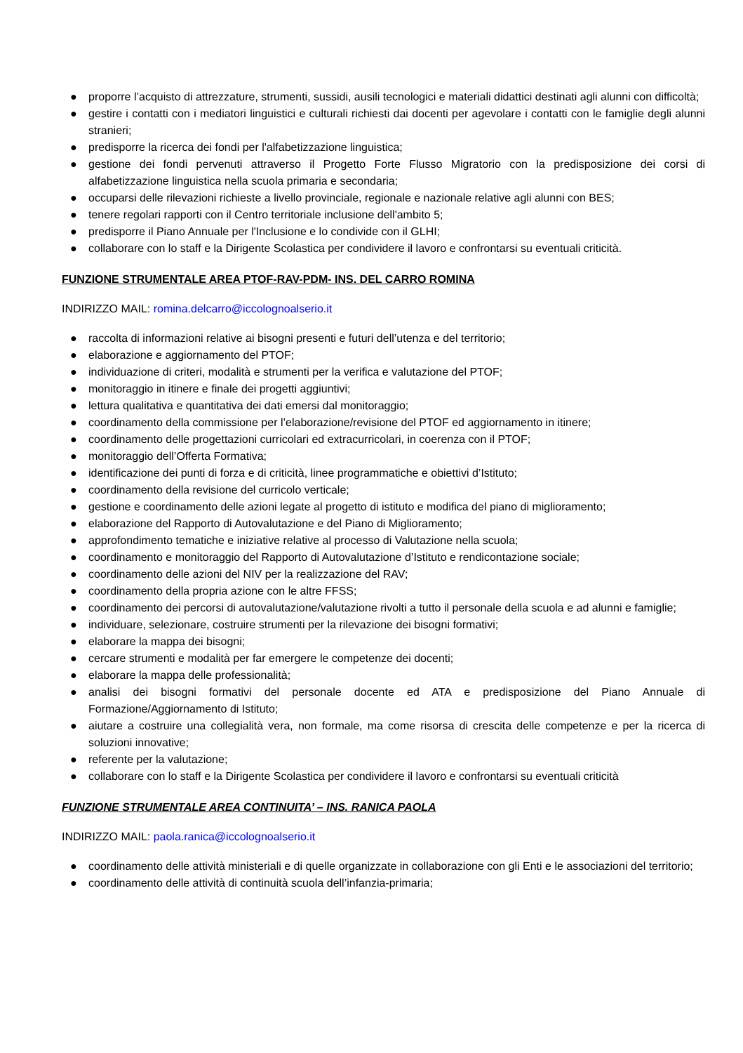● proporre l’acquisto di attrezzature, strumenti, sussidi, ausili tecnologici e materiali didattici destinati agli alunni con difficoltà;
● gestire i contatti con i mediatori linguistici e culturali richiesti dai docenti per agevolare i contatti con le famiglie degli alunni stranieri;
● predisporre la ricerca dei fondi per l'alfabetizzazione linguistica;
● gestione dei fondi pervenuti attraverso il Progetto Forte Flusso Migratorio con la predisposizione dei corsi di alfabetizzazione linguistica nella scuola primaria e secondaria;
● occuparsi delle rilevazioni richieste a livello provinciale, regionale e nazionale relative agli alunni con BES;
● tenere regolari rapporti con il Centro territoriale inclusione dell'ambito 5;
● predisporre il Piano Annuale per l'Inclusione e lo condivide con il GLHI;
● collaborare con lo staff e la Dirigente Scolastica per condividere il lavoro e confrontarsi su eventuali criticità.
FUNZIONE STRUMENTALE AREA PTOF-RAV-PDM- INS. DEL CARRO ROMINA
INDIRIZZO MAIL: romina.delcarro@iccolognoalserio.it
● raccolta di informazioni relative ai bisogni presenti e futuri dell’utenza e del territorio;
● elaborazione e aggiornamento del PTOF;
● individuazione di criteri, modalità e strumenti per la verifica e valutazione del PTOF;
● monitoraggio in itinere e finale dei progetti aggiuntivi;
● lettura qualitativa e quantitativa dei dati emersi dal monitoraggio;
● coordinamento della commissione per l’elaborazione/revisione del PTOF ed aggiornamento in itinere;
● coordinamento delle progettazioni curricolari ed extracurricolari, in coerenza con il PTOF;
● monitoraggio dell’Offerta Formativa;
● identificazione dei punti di forza e di criticità, linee programmatiche e obiettivi d’Istituto;
● coordinamento della revisione del curricolo verticale;
● gestione e coordinamento delle azioni legate al progetto di istituto e modifica del piano di miglioramento;
● elaborazione del Rapporto di Autovalutazione e del Piano di Miglioramento;
● approfondimento tematiche e iniziative relative al processo di Valutazione nella scuola;
● coordinamento e monitoraggio del Rapporto di Autovalutazione d’Istituto e rendicontazione sociale;
● coordinamento delle azioni del NIV per la realizzazione del RAV;
● coordinamento della propria azione con le altre FFSS;
● coordinamento dei percorsi di autovalutazione/valutazione rivolti a tutto il personale della scuola e ad alunni e famiglie;
● individuare, selezionare, costruire strumenti per la rilevazione dei bisogni formativi;
● elaborare la mappa dei bisogni;
● cercare strumenti e modalità per far emergere le competenze dei docenti;
● elaborare la mappa delle professionalità;
● analisi dei bisogni formativi del personale docente ed ATA e predisposizione del Piano Annuale di Formazione/Aggiornamento di Istituto;
● aiutare a costruire una collegialità vera, non formale, ma come risorsa di crescita delle competenze e per la ricerca di soluzioni innovative;
● referente per la valutazione;
● collaborare con lo staff e la Dirigente Scolastica per condividere il lavoro e confrontarsi su eventuali criticità
FUNZIONE STRUMENTALE AREA CONTINUITA’ – INS. RANICA PAOLA
INDIRIZZO MAIL: paola.ranica@iccolognoalserio.it
● coordinamento delle attività ministeriali e di quelle organizzate in collaborazione con gli Enti e le associazioni del territorio;
● coordinamento delle attività di continuità scuola dell’infanzia-primaria;